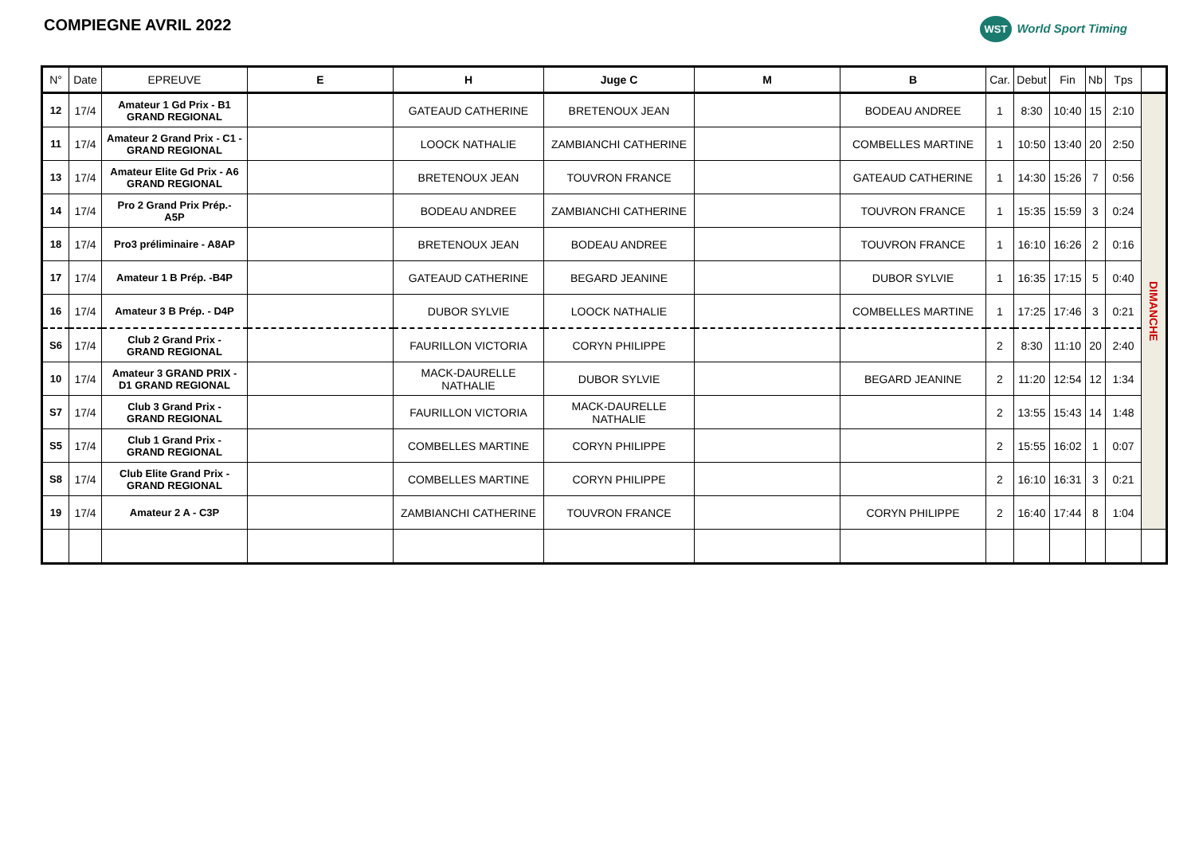COMPIEGNE AVRIL 2022
WST World Sport Timing
| N° | Date | EPREUVE | E | H | Juge C | M | B | Car. | Debut | Fin | Nb | Tps | |
| --- | --- | --- | --- | --- | --- | --- | --- | --- | --- | --- | --- | --- | --- |
| 12 | 17/4 | Amateur 1 Gd Prix - B1 GRAND REGIONAL | | GATEAUD CATHERINE | BRETENOUX JEAN | | BODEAU ANDREE | 1 | 8:30 | 10:40 | 15 | 2:10 | DIMANCHE |
| 11 | 17/4 | Amateur 2 Grand Prix - C1 - GRAND REGIONAL | | LOOCK NATHALIE | ZAMBIANCHI CATHERINE | | COMBELLES MARTINE | 1 | 10:50 | 13:40 | 20 | 2:50 | |
| 13 | 17/4 | Amateur Elite Gd Prix - A6 GRAND REGIONAL | | BRETENOUX JEAN | TOUVRON FRANCE | | GATEAUD CATHERINE | 1 | 14:30 | 15:26 | 7 | 0:56 | |
| 14 | 17/4 | Pro 2 Grand Prix Prép.- A5P | | BODEAU ANDREE | ZAMBIANCHI CATHERINE | | TOUVRON FRANCE | 1 | 15:35 | 15:59 | 3 | 0:24 | |
| 18 | 17/4 | Pro3 préliminaire - A8AP | | BRETENOUX JEAN | BODEAU ANDREE | | TOUVRON FRANCE | 1 | 16:10 | 16:26 | 2 | 0:16 | |
| 17 | 17/4 | Amateur 1 B Prép. -B4P | | GATEAUD CATHERINE | BEGARD JEANINE | | DUBOR SYLVIE | 1 | 16:35 | 17:15 | 5 | 0:40 | |
| 16 | 17/4 | Amateur 3 B Prép. - D4P | | DUBOR SYLVIE | LOOCK NATHALIE | | COMBELLES MARTINE | 1 | 17:25 | 17:46 | 3 | 0:21 | |
| S6 | 17/4 | Club 2 Grand Prix - GRAND REGIONAL | | FAURILLON VICTORIA | CORYN PHILIPPE | | | 2 | 8:30 | 11:10 | 20 | 2:40 | |
| 10 | 17/4 | Amateur 3 GRAND PRIX - D1 GRAND REGIONAL | | MACK-DAURELLE NATHALIE | DUBOR SYLVIE | | BEGARD JEANINE | 2 | 11:20 | 12:54 | 12 | 1:34 | |
| S7 | 17/4 | Club 3 Grand Prix - GRAND REGIONAL | | FAURILLON VICTORIA | MACK-DAURELLE NATHALIE | | | 2 | 13:55 | 15:43 | 14 | 1:48 | |
| S5 | 17/4 | Club 1 Grand Prix - GRAND REGIONAL | | COMBELLES MARTINE | CORYN PHILIPPE | | | 2 | 15:55 | 16:02 | 1 | 0:07 | |
| S8 | 17/4 | Club Elite Grand Prix - GRAND REGIONAL | | COMBELLES MARTINE | CORYN PHILIPPE | | | 2 | 16:10 | 16:31 | 3 | 0:21 | |
| 19 | 17/4 | Amateur 2 A - C3P | | ZAMBIANCHI CATHERINE | TOUVRON FRANCE | | CORYN PHILIPPE | 2 | 16:40 | 17:44 | 8 | 1:04 | |